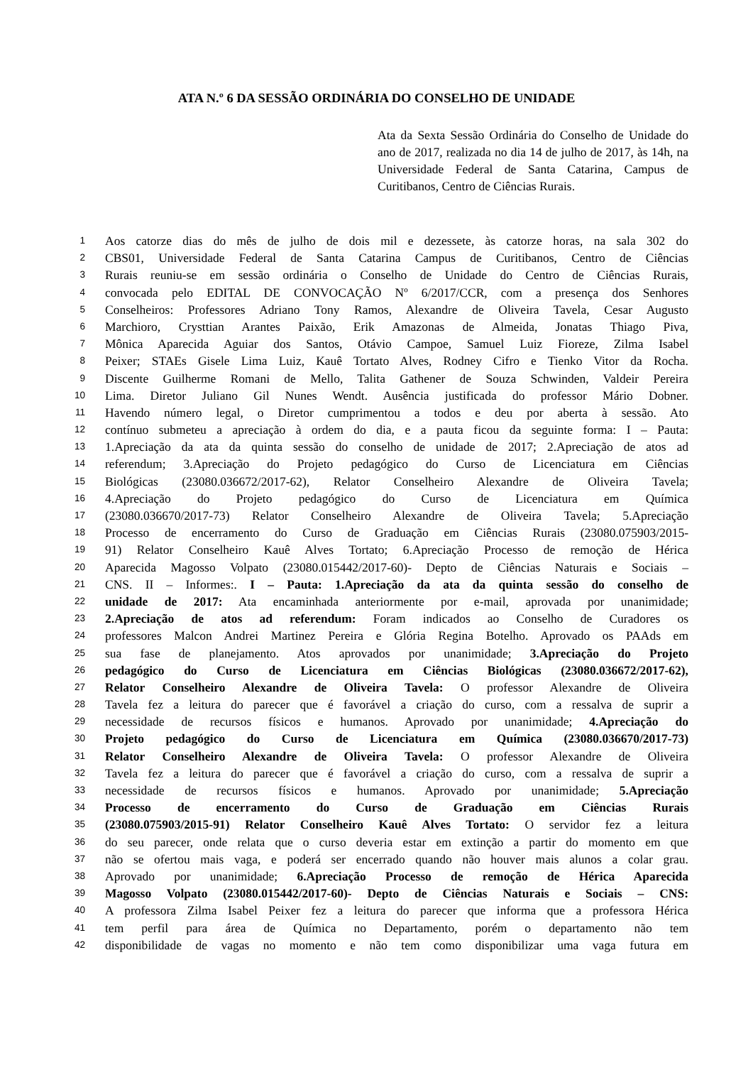ATA N.º 6 DA SESSÃO ORDINÁRIA DO CONSELHO DE UNIDADE
Ata da Sexta Sessão Ordinária do Conselho de Unidade do ano de 2017, realizada no dia 14 de julho de 2017, às 14h, na Universidade Federal de Santa Catarina, Campus de Curitibanos, Centro de Ciências Rurais.
1 Aos catorze dias do mês de julho de dois mil e dezessete, às catorze horas, na sala 302 do
2 CBS01, Universidade Federal de Santa Catarina Campus de Curitibanos, Centro de Ciências
3 Rurais reuniu-se em sessão ordinária o Conselho de Unidade do Centro de Ciências Rurais,
4 convocada pelo EDITAL DE CONVOCAÇÃO Nº 6/2017/CCR, com a presença dos Senhores
5 Conselheiros: Professores Adriano Tony Ramos, Alexandre de Oliveira Tavela, Cesar Augusto
6 Marchioro, Crysttian Arantes Paixão, Erik Amazonas de Almeida, Jonatas Thiago Piva,
7 Mônica Aparecida Aguiar dos Santos, Otávio Campoe, Samuel Luiz Fioreze, Zilma Isabel
8 Peixer; STAEs Gisele Lima Luiz, Kauê Tortato Alves, Rodney Cifro e Tienko Vitor da Rocha.
9 Discente Guilherme Romani de Mello, Talita Gathener de Souza Schwinden, Valdeir Pereira
10 Lima. Diretor Juliano Gil Nunes Wendt. Ausência justificada do professor Mário Dobner.
11 Havendo número legal, o Diretor cumprimentou a todos e deu por aberta à sessão. Ato
12 contínuo submeteu a apreciação à ordem do dia, e a pauta ficou da seguinte forma: I – Pauta:
13 1.Apreciação da ata da quinta sessão do conselho de unidade de 2017; 2.Apreciação de atos ad
14 referendum; 3.Apreciação do Projeto pedagógico do Curso de Licenciatura em Ciências
15 Biológicas (23080.036672/2017-62), Relator Conselheiro Alexandre de Oliveira Tavela;
16 4.Apreciação do Projeto pedagógico do Curso de Licenciatura em Química
17 (23080.036670/2017-73) Relator Conselheiro Alexandre de Oliveira Tavela; 5.Apreciação
18 Processo de encerramento do Curso de Graduação em Ciências Rurais (23080.075903/2015-
19 91) Relator Conselheiro Kauê Alves Tortato; 6.Apreciação Processo de remoção de Hérica
20 Aparecida Magosso Volpato (23080.015442/2017-60)- Depto de Ciências Naturais e Sociais –
21 CNS. II – Informes:. I – Pauta: 1.Apreciação da ata da quinta sessão do conselho de
22 unidade de 2017: Ata encaminhada anteriormente por e-mail, aprovada por unanimidade;
23 2.Apreciação de atos ad referendum: Foram indicados ao Conselho de Curadores os
24 professores Malcon Andrei Martinez Pereira e Glória Regina Botelho. Aprovado os PAAds em
25 sua fase de planejamento. Atos aprovados por unanimidade; 3.Apreciação do Projeto
26 pedagógico do Curso de Licenciatura em Ciências Biológicas (23080.036672/2017-62),
27 Relator Conselheiro Alexandre de Oliveira Tavela: O professor Alexandre de Oliveira
28 Tavela fez a leitura do parecer que é favorável a criação do curso, com a ressalva de suprir a
29 necessidade de recursos físicos e humanos. Aprovado por unanimidade; 4.Apreciação do
30 Projeto pedagógico do Curso de Licenciatura em Química (23080.036670/2017-73)
31 Relator Conselheiro Alexandre de Oliveira Tavela: O professor Alexandre de Oliveira
32 Tavela fez a leitura do parecer que é favorável a criação do curso, com a ressalva de suprir a
33 necessidade de recursos físicos e humanos. Aprovado por unanimidade; 5.Apreciação
34 Processo de encerramento do Curso de Graduação em Ciências Rurais
35 (23080.075903/2015-91) Relator Conselheiro Kauê Alves Tortato: O servidor fez a leitura
36 do seu parecer, onde relata que o curso deveria estar em extinção a partir do momento em que
37 não se ofertou mais vaga, e poderá ser encerrado quando não houver mais alunos a colar grau.
38 Aprovado por unanimidade; 6.Apreciação Processo de remoção de Hérica Aparecida
39 Magosso Volpato (23080.015442/2017-60)- Depto de Ciências Naturais e Sociais – CNS:
40 A professora Zilma Isabel Peixer fez a leitura do parecer que informa que a professora Hérica
41 tem perfil para área de Química no Departamento, porém o departamento não tem
42 disponibilidade de vagas no momento e não tem como disponibilizar uma vaga futura em